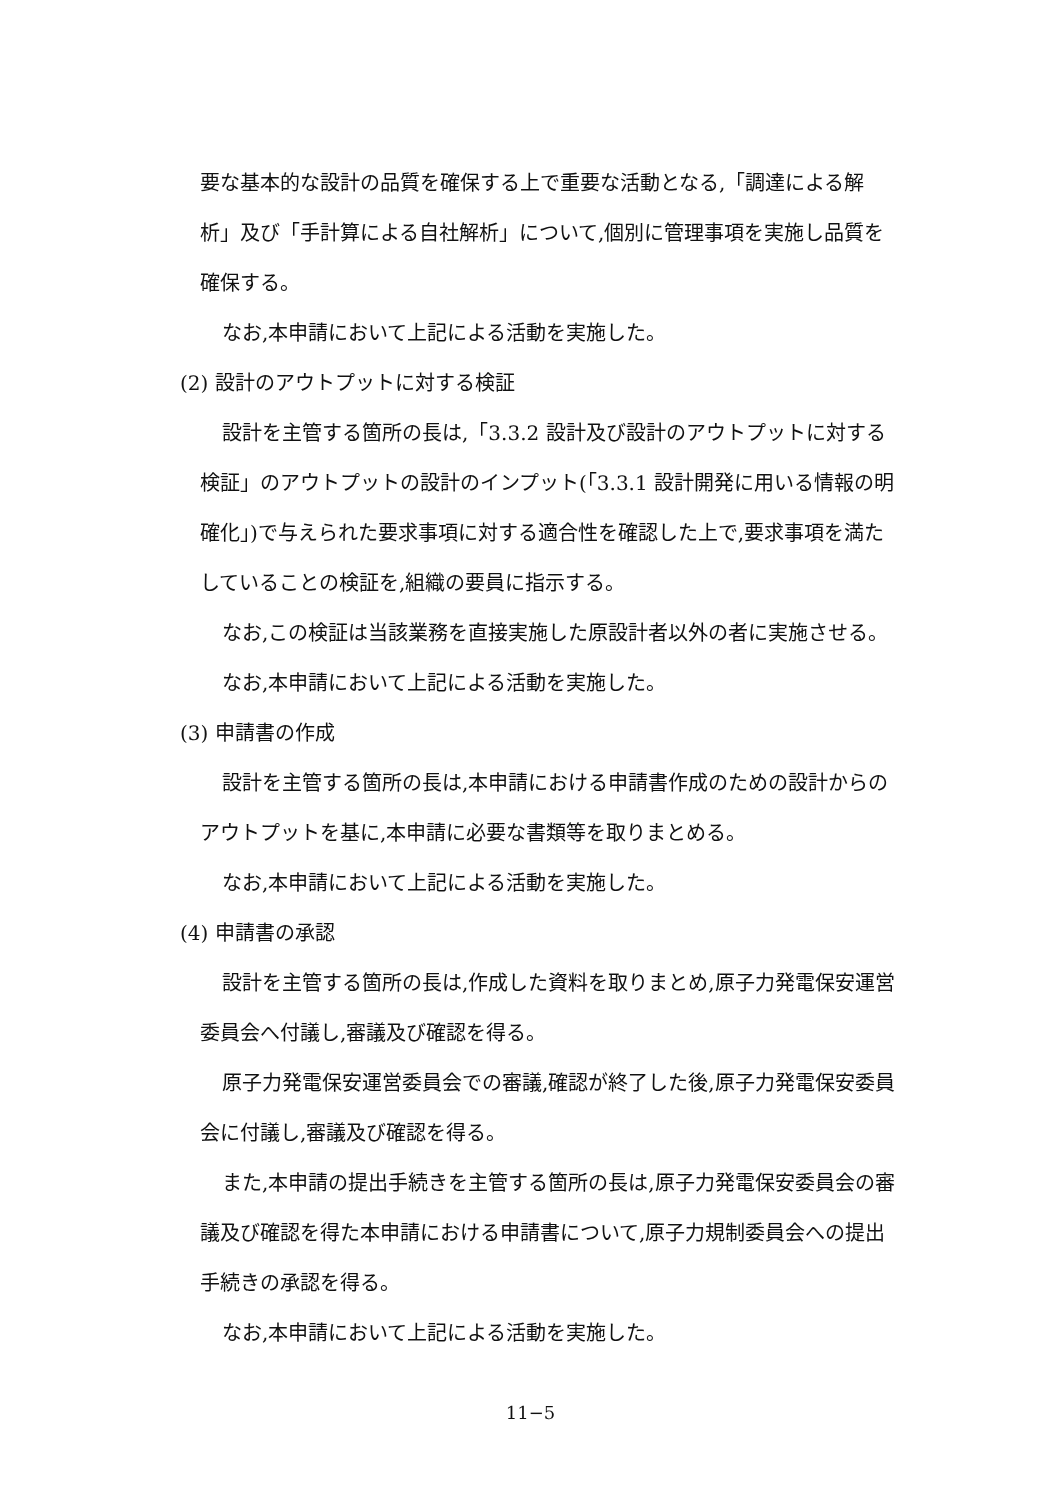要な基本的な設計の品質を確保する上で重要な活動となる,「調達による解析」及び「手計算による自社解析」について,個別に管理事項を実施し品質を確保する。
なお,本申請において上記による活動を実施した。
(2) 設計のアウトプットに対する検証
設計を主管する箇所の長は,「3.3.2 設計及び設計のアウトプットに対する検証」のアウトプットの設計のインプット(「3.3.1 設計開発に用いる情報の明確化」)で与えられた要求事項に対する適合性を確認した上で,要求事項を満たしていることの検証を,組織の要員に指示する。
なお,この検証は当該業務を直接実施した原設計者以外の者に実施させる。
なお,本申請において上記による活動を実施した。
(3) 申請書の作成
設計を主管する箇所の長は,本申請における申請書作成のための設計からのアウトプットを基に,本申請に必要な書類等を取りまとめる。
なお,本申請において上記による活動を実施した。
(4) 申請書の承認
設計を主管する箇所の長は,作成した資料を取りまとめ,原子力発電保安運営委員会へ付議し,審議及び確認を得る。
原子力発電保安運営委員会での審議,確認が終了した後,原子力発電保安委員会に付議し,審議及び確認を得る。
また,本申請の提出手続きを主管する箇所の長は,原子力発電保安委員会の審議及び確認を得た本申請における申請書について,原子力規制委員会への提出手続きの承認を得る。
なお,本申請において上記による活動を実施した。
11−5